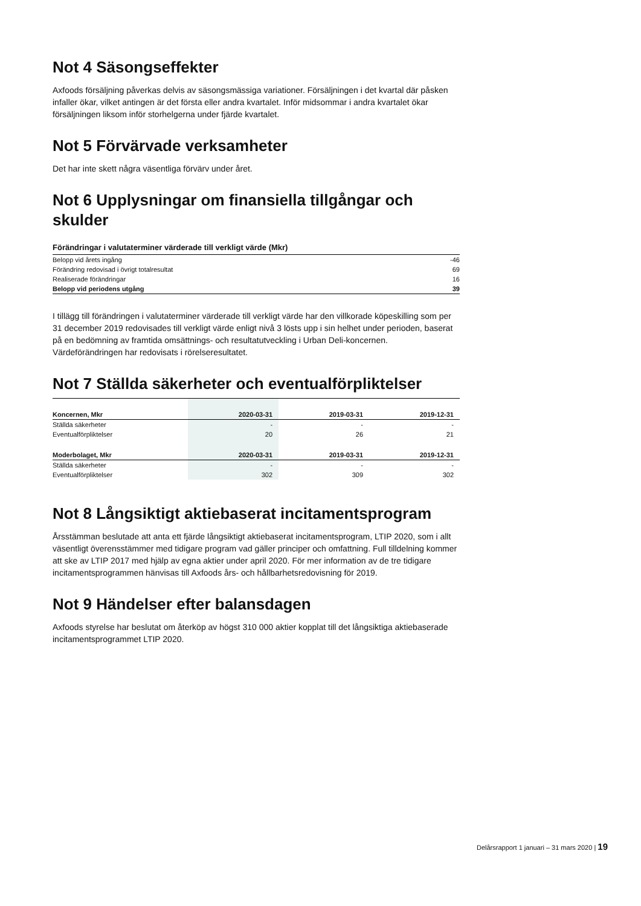Not 4 Säsongseffekter
Axfoods försäljning påverkas delvis av säsongsmässiga variationer. Försäljningen i det kvartal där påsken infaller ökar, vilket antingen är det första eller andra kvartalet. Inför midsommar i andra kvartalet ökar försäljningen liksom inför storhelgerna under fjärde kvartalet.
Not 5 Förvärvade verksamheter
Det har inte skett några väsentliga förvärv under året.
Not 6 Upplysningar om finansiella tillgångar och skulder
Förändringar i valutaterminer värderade till verkligt värde (Mkr)
| Belopp vid årets ingång | -46 |
| Förändring redovisad i övrigt totalresultat | 69 |
| Realiserade förändringar | 16 |
| Belopp vid periodens utgång | 39 |
I tillägg till förändringen i valutaterminer värderade till verkligt värde har den villkorade köpeskilling som per 31 december 2019 redovisades till verkligt värde enligt nivå 3 lösts upp i sin helhet under perioden, baserat på en bedömning av framtida omsättnings- och resultatutveckling i Urban Deli-koncernen. Värdeförändringen har redovisats i rörelseresultatet.
Not 7 Ställda säkerheter och eventualförpliktelser
| Koncernen, Mkr | 2020-03-31 | 2019-03-31 | 2019-12-31 |
| --- | --- | --- | --- |
| Ställda säkerheter | - | - | - |
| Eventualförpliktelser | 20 | 26 | 21 |
| Moderbolaget, Mkr | 2020-03-31 | 2019-03-31 | 2019-12-31 |
| Ställda säkerheter | - | - | - |
| Eventualförpliktelser | 302 | 309 | 302 |
Not 8 Långsiktigt aktiebaserat incitamentsprogram
Årsstämman beslutade att anta ett fjärde långsiktigt aktiebaserat incitamentsprogram, LTIP 2020, som i allt väsentligt överensstämmer med tidigare program vad gäller principer och omfattning. Full tilldelning kommer att ske av LTIP 2017 med hjälp av egna aktier under april 2020. För mer information av de tre tidigare incitamentsprogrammen hänvisas till Axfoods års- och hållbarhetsredovisning för 2019.
Not 9 Händelser efter balansdagen
Axfoods styrelse har beslutat om återköp av högst 310 000 aktier kopplat till det långsiktiga aktiebaserade incitamentsprogrammet LTIP 2020.
Delårsrapport 1 januari – 31 mars 2020 | 19